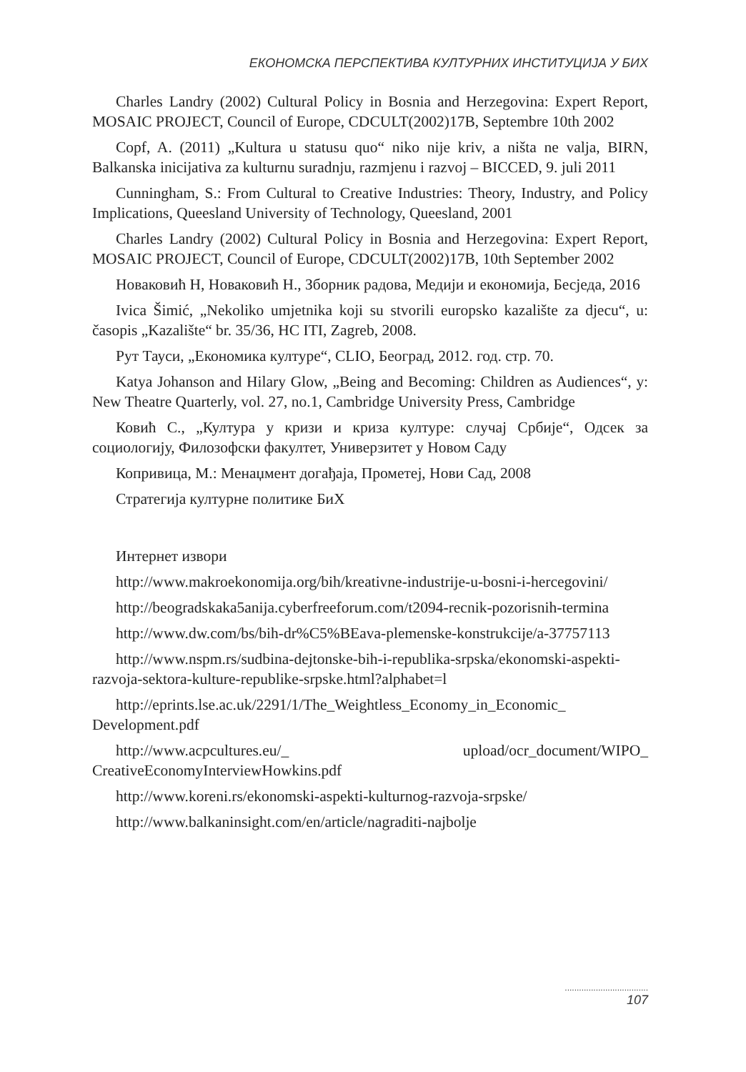ЕКОНОМСКА ПЕРСПЕКТИВА КУЛТУРНИХ ИНСТИТУЦИЈА У БИХ
Charles Landry (2002) Cultural Policy in Bosnia and Herzegovina: Expert Report, MOSAIC PROJECT, Council of Europe, CDCULT(2002)17B, Septembre 10th 2002
Copf, A. (2011) „Kultura u statusu quo“ niko nije kriv, a ništa ne valja, BIRN, Balkanska inicijativa za kulturnu suradnju, razmjenu i razvoj – BICCED, 9. juli 2011
Cunningham, S.: From Cultural to Creative Industries: Theory, Industry, and Policy Implications, Queesland University of Technology, Queesland, 2001
Charles Landry (2002) Cultural Policy in Bosnia and Herzegovina: Expert Report, MOSAIC PROJECT, Council of Europe, CDCULT(2002)17B, 10th September 2002
Новаковић Н, Новаковић Н., Зборник радова, Медији и економија, Бесједа, 2016
Ivica Šimić, „Nekoliko umjetnika koji su stvorili europsko kazalište za djecu“, u: časopis „Kazalište“ br. 35/36, HC ITI, Zagreb, 2008.
Рут Тауси, „Економика културе“, CLIO, Београд, 2012. год. стр. 70.
Katya Johanson and Hilary Glow, „Being and Becoming: Children as Audiences“, у: New Theatre Quarterly, vol. 27, no.1, Cambridge University Press, Cambridge
Ковић С., „Култура у кризи и криза културе: случај Србије“, Одсек за социологију, Филозофски факултет, Универзитет у Новом Саду
Копривица, М.: Менаџмент догађаја, Прометеј, Нови Сад, 2008
Стратегија културне политике БиХ
Интернет извори
http://www.makroekonomija.org/bih/kreativne-industrije-u-bosni-i-hercegovini/
http://beogradskaka5anija.cyberfreeforum.com/t2094-recnik-pozorisnih-termina
http://www.dw.com/bs/bih-dr%C5%BEava-plemenske-konstrukcije/a-37757113
http://www.nspm.rs/sudbina-dejtonske-bih-i-republika-srpska/ekonomski-aspekti-razvoja-sektora-kulture-republike-srpske.html?alphabet=l
http://eprints.lse.ac.uk/2291/1/The_Weightless_Economy_in_Economic_ Development.pdf
http://www.acpcultures.eu/_ upload/ocr_document/WIPO_ CreativeEconomyInterviewHowkins.pdf
http://www.koreni.rs/ekonomski-aspekti-kulturnog-razvoja-srpske/
http://www.balkaninsight.com/en/article/nagraditi-najbolje
...................................
107